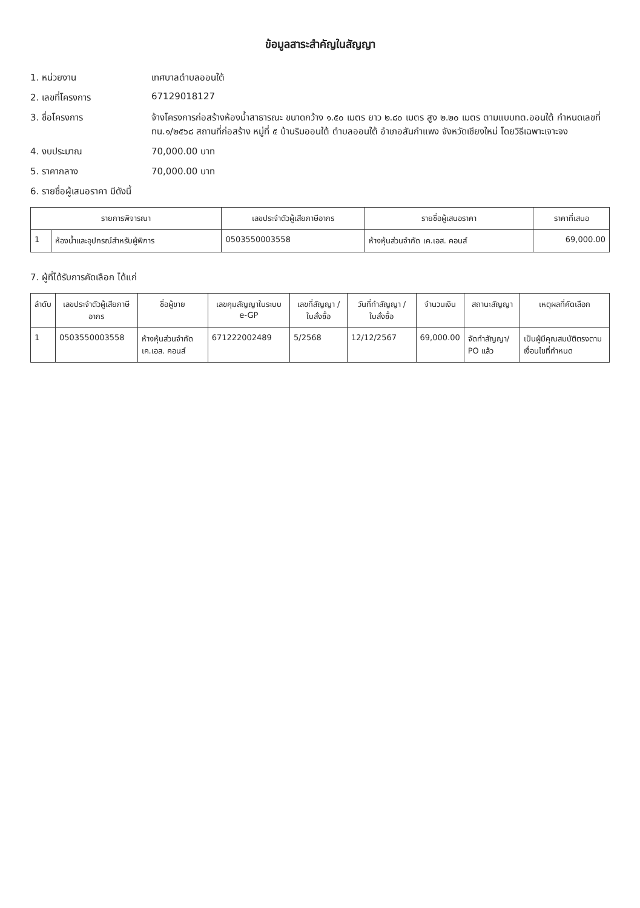ข้อมูลสาระสำคัญในสัญญา
1. หน่วยงาน เทศบาลตำบลออนใต้
2. เลขที่โครงการ 67129018127
3. ชื่อโครงการ จ้างโครงการก่อสร้างห้องน้ำสาธารณะ ขนาดกว้าง ๑.๕๐ เมตร ยาว ๒.๘๐ เมตร สูง ๒.๒๐ เมตร ตามแบบทต.ออนใต้ กำหนดเลขที่ ทน.๑/๒๕๖๘ สถานที่ก่อสร้าง หมู่ที่ ๕ บ้านริมออนใต้ ตำบลออนใต้ อำเภอสันกำแพง จังหวัดเชียงใหม่ โดยวิธีเฉพาะเจาะจง
4. งบประมาณ 70,000.00 บาท
5. ราคากลาง 70,000.00 บาท
6. รายชื่อผู้เสนอราคา มีดังนี้
| รายการพิจารณา | | เลขประจำตัวผู้เสียภาษีอากร | รายชื่อผู้เสนอราคา | ราคาที่เสนอ |
| --- | --- | --- | --- | --- |
| 1 | ห้องน้ำและอุปกรณ์สำหรับผู้พิการ | 0503550003558 | ห้างหุ้นส่วนจำกัด เค.เอส. คอนส์ | 69,000.00 |
7. ผู้ที่ได้รับการคัดเลือก ได้แก่
| ลำดับ | เลขประจำตัวผู้เสียภาษีอากร | ชื่อผู้ขาย | เลขคุมสัญญาในระบบ e-GP | เลขที่สัญญา / ใบสั่งซื้อ | วันที่ทำสัญญา / ใบสั่งซื้อ | จำนวนเงิน | สถานะสัญญา | เหตุผลที่คัดเลือก |
| --- | --- | --- | --- | --- | --- | --- | --- | --- |
| 1 | 0503550003558 | ห้างหุ้นส่วนจำกัด เค.เอส. คอนส์ | 671222002489 | 5/2568 | 12/12/2567 | 69,000.00 | จัดทำสัญญา/ PO แล้ว | เป็นผู้มีคุณสมบัติตรงตามเงื่อนไขที่กำหนด |